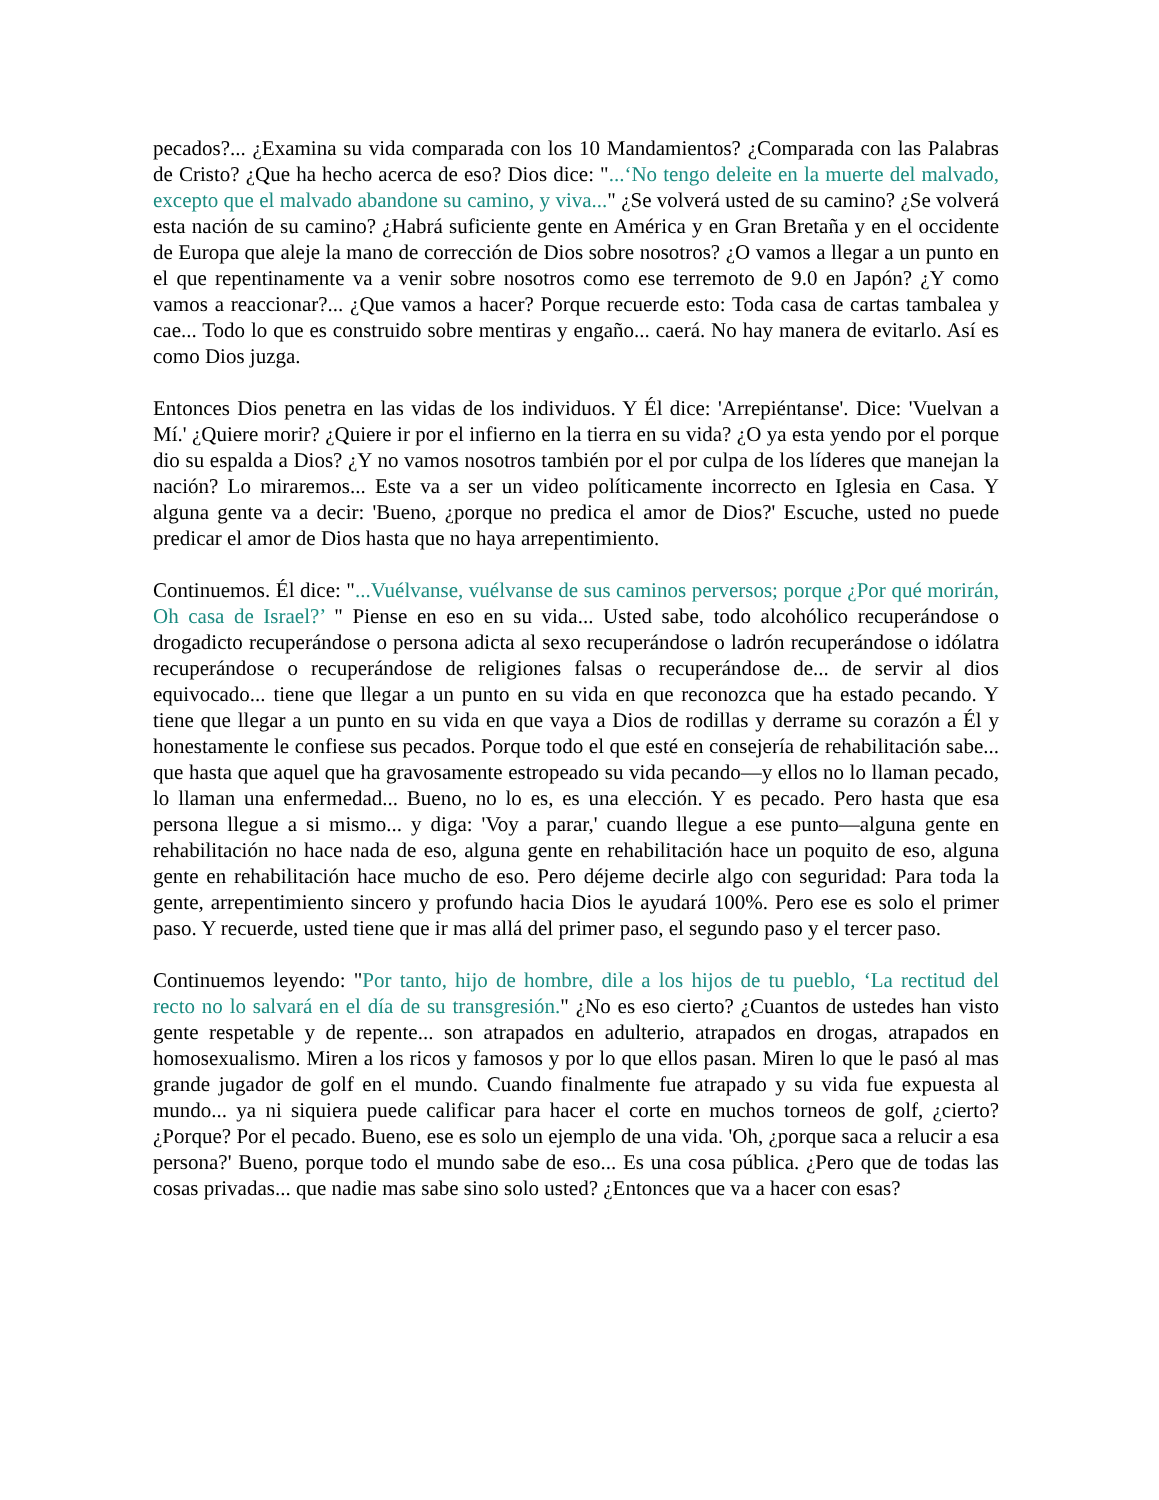pecados?... ¿Examina su vida comparada con los 10 Mandamientos? ¿Comparada con las Palabras de Cristo? ¿Que ha hecho acerca de eso? Dios dice: "...‘No tengo deleite en la muerte del malvado, excepto que el malvado abandone su camino, y viva..." ¿Se volverá usted de su camino? ¿Se volverá esta nación de su camino? ¿Habrá suficiente gente en América y en Gran Bretaña y en el occidente de Europa que aleje la mano de corrección de Dios sobre nosotros? ¿O vamos a llegar a un punto en el que repentinamente va a venir sobre nosotros como ese terremoto de 9.0 en Japón? ¿Y como vamos a reaccionar?... ¿Que vamos a hacer? Porque recuerde esto: Toda casa de cartas tambalea y cae... Todo lo que es construido sobre mentiras y engaño... caerá. No hay manera de evitarlo. Así es como Dios juzga.
Entonces Dios penetra en las vidas de los individuos. Y Él dice: 'Arrepiéntanse'. Dice: 'Vuelvan a Mí.' ¿Quiere morir? ¿Quiere ir por el infierno en la tierra en su vida? ¿O ya esta yendo por el porque dio su espalda a Dios? ¿Y no vamos nosotros también por el por culpa de los líderes que manejan la nación? Lo miraremos... Este va a ser un video políticamente incorrecto en Iglesia en Casa. Y alguna gente va a decir: 'Bueno, ¿porque no predica el amor de Dios?' Escuche, usted no puede predicar el amor de Dios hasta que no haya arrepentimiento.
Continuemos. Él dice: "...Vuélvanse, vuélvanse de sus caminos perversos; porque ¿Por qué morirán, Oh casa de Israel?’ " Piense en eso en su vida... Usted sabe, todo alcohólico recuperándose o drogadicto recuperándose o persona adicta al sexo recuperándose o ladrón recuperándose o idólatra recuperándose o recuperándose de religiones falsas o recuperándose de... de servir al dios equivocado... tiene que llegar a un punto en su vida en que reconozca que ha estado pecando. Y tiene que llegar a un punto en su vida en que vaya a Dios de rodillas y derrame su corazón a Él y honestamente le confiese sus pecados. Porque todo el que esté en consejería de rehabilitación sabe... que hasta que aquel que ha gravosamente estropeado su vida pecando—y ellos no lo llaman pecado, lo llaman una enfermedad... Bueno, no lo es, es una elección. Y es pecado. Pero hasta que esa persona llegue a si mismo... y diga: 'Voy a parar,' cuando llegue a ese punto—alguna gente en rehabilitación no hace nada de eso, alguna gente en rehabilitación hace un poquito de eso, alguna gente en rehabilitación hace mucho de eso. Pero déjeme decirle algo con seguridad: Para toda la gente, arrepentimiento sincero y profundo hacia Dios le ayudará 100%. Pero ese es solo el primer paso. Y recuerde, usted tiene que ir mas allá del primer paso, el segundo paso y el tercer paso.
Continuemos leyendo: "Por tanto, hijo de hombre, dile a los hijos de tu pueblo, ‘La rectitud del recto no lo salvará en el día de su transgresión." ¿No es eso cierto? ¿Cuantos de ustedes han visto gente respetable y de repente... son atrapados en adulterio, atrapados en drogas, atrapados en homosexualismo. Miren a los ricos y famosos y por lo que ellos pasan. Miren lo que le pasó al mas grande jugador de golf en el mundo. Cuando finalmente fue atrapado y su vida fue expuesta al mundo... ya ni siquiera puede calificar para hacer el corte en muchos torneos de golf, ¿cierto? ¿Porque? Por el pecado. Bueno, ese es solo un ejemplo de una vida. 'Oh, ¿porque saca a relucir a esa persona?' Bueno, porque todo el mundo sabe de eso... Es una cosa pública. ¿Pero que de todas las cosas privadas... que nadie mas sabe sino solo usted? ¿Entonces que va a hacer con esas?